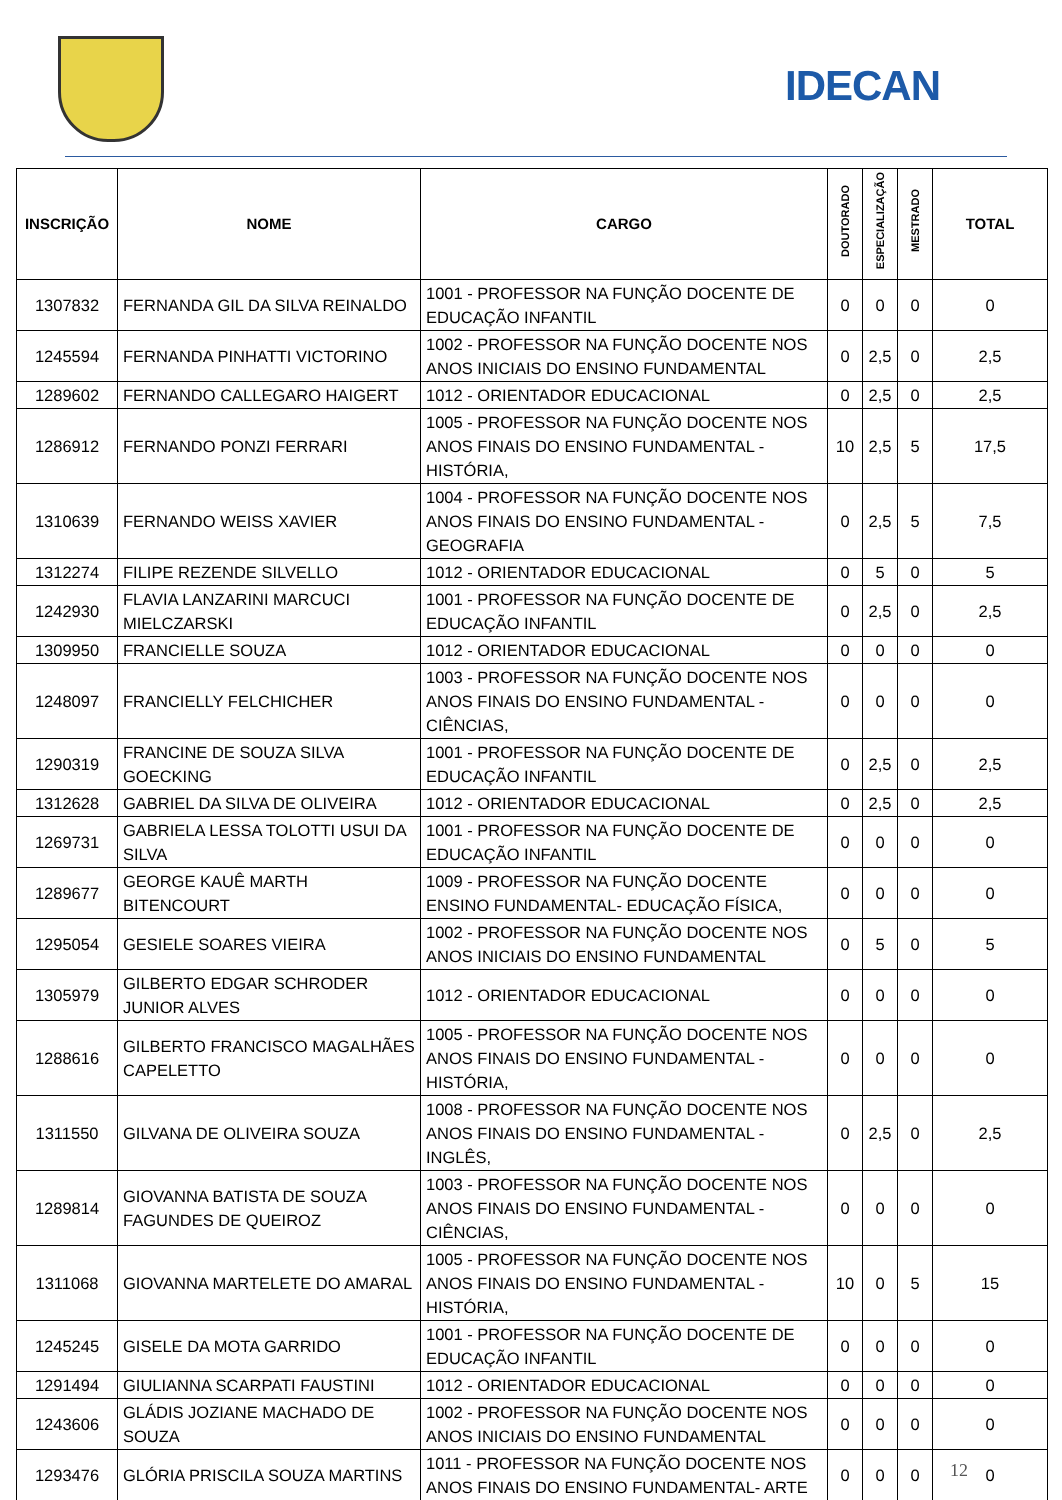IDECAN
| INSCRIÇÃO | NOME | CARGO | DOUTORADO | ESPECIALIZAÇÃO | MESTRADO | TOTAL |
| --- | --- | --- | --- | --- | --- | --- |
| 1307832 | FERNANDA GIL DA SILVA REINALDO | 1001 - PROFESSOR NA FUNÇÃO DOCENTE DE EDUCAÇÃO INFANTIL | 0 | 0 | 0 | 0 |
| 1245594 | FERNANDA PINHATTI VICTORINO | 1002 - PROFESSOR NA FUNÇÃO DOCENTE NOS ANOS INICIAIS DO ENSINO FUNDAMENTAL | 0 | 2,5 | 0 | 2,5 |
| 1289602 | FERNANDO CALLEGARO HAIGERT | 1012 - ORIENTADOR EDUCACIONAL | 0 | 2,5 | 0 | 2,5 |
| 1286912 | FERNANDO PONZI FERRARI | 1005 - PROFESSOR NA FUNÇÃO DOCENTE NOS ANOS FINAIS DO ENSINO FUNDAMENTAL - HISTÓRIA, | 10 | 2,5 | 5 | 17,5 |
| 1310639 | FERNANDO WEISS XAVIER | 1004 - PROFESSOR NA FUNÇÃO DOCENTE NOS ANOS FINAIS DO ENSINO FUNDAMENTAL - GEOGRAFIA | 0 | 2,5 | 5 | 7,5 |
| 1312274 | FILIPE REZENDE SILVELLO | 1012 - ORIENTADOR EDUCACIONAL | 0 | 5 | 0 | 5 |
| 1242930 | FLAVIA LANZARINI MARCUCI MIELCZARSKI | 1001 - PROFESSOR NA FUNÇÃO DOCENTE DE EDUCAÇÃO INFANTIL | 0 | 2,5 | 0 | 2,5 |
| 1309950 | FRANCIELLE SOUZA | 1012 - ORIENTADOR EDUCACIONAL | 0 | 0 | 0 | 0 |
| 1248097 | FRANCIELLY FELCHICHER | 1003 - PROFESSOR NA FUNÇÃO DOCENTE NOS ANOS FINAIS DO ENSINO FUNDAMENTAL - CIÊNCIAS, | 0 | 0 | 0 | 0 |
| 1290319 | FRANCINE DE SOUZA SILVA GOECKING | 1001 - PROFESSOR NA FUNÇÃO DOCENTE DE EDUCAÇÃO INFANTIL | 0 | 2,5 | 0 | 2,5 |
| 1312628 | GABRIEL DA SILVA DE OLIVEIRA | 1012 - ORIENTADOR EDUCACIONAL | 0 | 2,5 | 0 | 2,5 |
| 1269731 | GABRIELA LESSA TOLOTTI USUI DA SILVA | 1001 - PROFESSOR NA FUNÇÃO DOCENTE DE EDUCAÇÃO INFANTIL | 0 | 0 | 0 | 0 |
| 1289677 | GEORGE KAUÊ MARTH BITENCOURT | 1009 - PROFESSOR NA FUNÇÃO DOCENTE ENSINO FUNDAMENTAL- EDUCAÇÃO FÍSICA, | 0 | 0 | 0 | 0 |
| 1295054 | GESIELE SOARES VIEIRA | 1002 - PROFESSOR NA FUNÇÃO DOCENTE NOS ANOS INICIAIS DO ENSINO FUNDAMENTAL | 0 | 5 | 0 | 5 |
| 1305979 | GILBERTO EDGAR SCHRODER JUNIOR ALVES | 1012 - ORIENTADOR EDUCACIONAL | 0 | 0 | 0 | 0 |
| 1288616 | GILBERTO FRANCISCO MAGALHÃES CAPELETTO | 1005 - PROFESSOR NA FUNÇÃO DOCENTE NOS ANOS FINAIS DO ENSINO FUNDAMENTAL - HISTÓRIA, | 0 | 0 | 0 | 0 |
| 1311550 | GILVANA DE OLIVEIRA SOUZA | 1008 - PROFESSOR NA FUNÇÃO DOCENTE NOS ANOS FINAIS DO ENSINO FUNDAMENTAL - INGLÊS, | 0 | 2,5 | 0 | 2,5 |
| 1289814 | GIOVANNA BATISTA DE SOUZA FAGUNDES DE QUEIROZ | 1003 - PROFESSOR NA FUNÇÃO DOCENTE NOS ANOS FINAIS DO ENSINO FUNDAMENTAL - CIÊNCIAS, | 0 | 0 | 0 | 0 |
| 1311068 | GIOVANNA MARTELETE DO AMARAL | 1005 - PROFESSOR NA FUNÇÃO DOCENTE NOS ANOS FINAIS DO ENSINO FUNDAMENTAL - HISTÓRIA, | 10 | 0 | 5 | 15 |
| 1245245 | GISELE DA MOTA GARRIDO | 1001 - PROFESSOR NA FUNÇÃO DOCENTE DE EDUCAÇÃO INFANTIL | 0 | 0 | 0 | 0 |
| 1291494 | GIULIANNA SCARPATI FAUSTINI | 1012 - ORIENTADOR EDUCACIONAL | 0 | 0 | 0 | 0 |
| 1243606 | GLÁDIS JOZIANE MACHADO DE SOUZA | 1002 - PROFESSOR NA FUNÇÃO DOCENTE NOS ANOS INICIAIS DO ENSINO FUNDAMENTAL | 0 | 0 | 0 | 0 |
| 1293476 | GLÓRIA PRISCILA SOUZA MARTINS | 1011 - PROFESSOR NA FUNÇÃO DOCENTE NOS ANOS FINAIS DO ENSINO FUNDAMENTAL- ARTE | 0 | 0 | 0 | 0 |
12